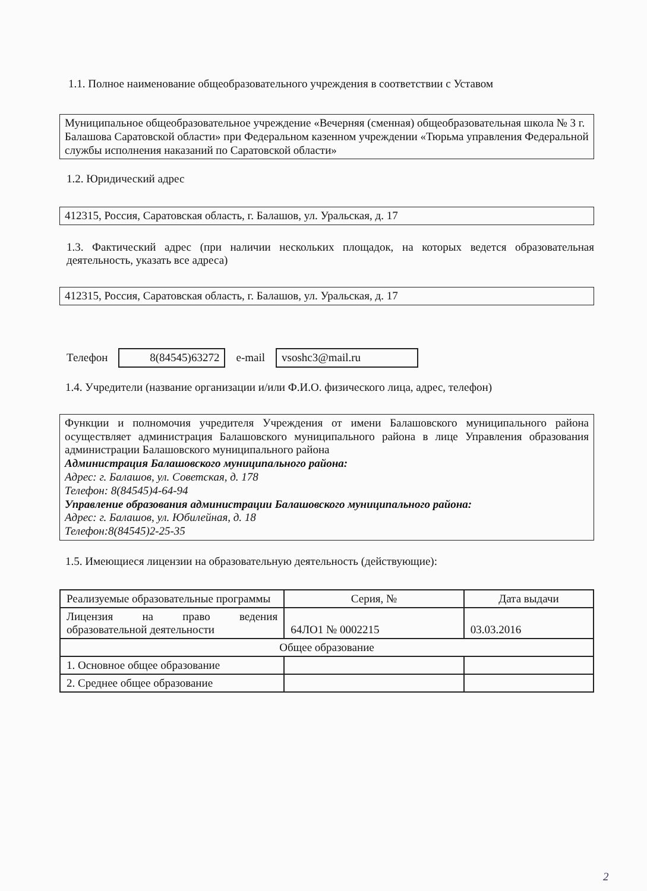1.1. Полное наименование общеобразовательного учреждения в соответствии с Уставом
Муниципальное общеобразовательное учреждение «Вечерняя (сменная) общеобразовательная школа № 3 г. Балашова Саратовской области» при Федеральном казенном учреждении «Тюрьма управления Федеральной службы исполнения наказаний по Саратовской области»
1.2. Юридический адрес
412315, Россия, Саратовская область, г. Балашов, ул. Уральская, д. 17
1.3. Фактический адрес (при наличии нескольких площадок, на которых ведется образовательная деятельность, указать все адреса)
412315, Россия, Саратовская область, г. Балашов, ул. Уральская, д. 17
Телефон 8(84545)63272 e-mail vsoshc3@mail.ru
1.4. Учредители (название организации и/или Ф.И.О. физического лица, адрес, телефон)
Функции и полномочия учредителя Учреждения от имени Балашовского муниципального района осуществляет администрация Балашовского муниципального района в лице Управления образования администрации Балашовского муниципального района
Администрация Балашовского муниципального района:
Адрес: г. Балашов, ул. Советская, д. 178
Телефон: 8(84545)4-64-94
Управление образования администрации Балашовского муниципального района:
Адрес: г. Балашов, ул. Юбилейная, д. 18
Телефон:8(84545)2-25-35
1.5. Имеющиеся лицензии на образовательную деятельность (действующие):
| Реализуемые образовательные программы | Серия, № | Дата выдачи |
| --- | --- | --- |
| Лицензия на право ведения образовательной деятельности | 64ЛО1 № 0002215 | 03.03.2016 |
| Общее образование | | |
| 1. Основное общее образование | | |
| 2. Среднее общее образование | | |
2